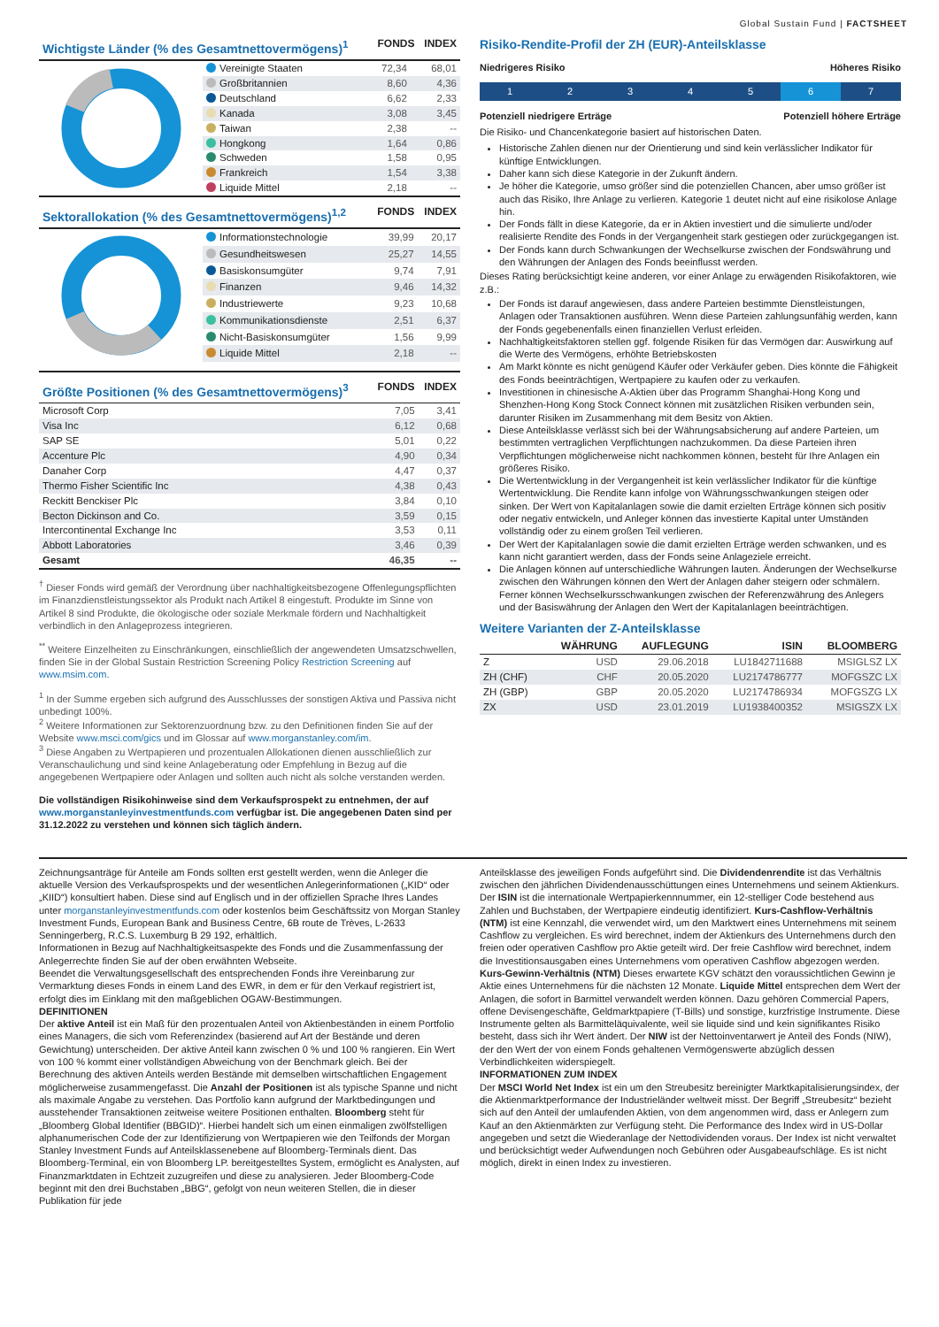Global Sustain Fund | FACTSHEET
| Wichtigste Länder (% des Gesamtnettovermögens)<sup>1</sup> | FONDS | INDEX |
| --- | --- | --- |
| Vereinigte Staaten | 72,34 | 68,01 |
| Großbritannien | 8,60 | 4,36 |
| Deutschland | 6,62 | 2,33 |
| Kanada | 3,08 | 3,45 |
| Taiwan | 2,38 | -- |
| Hongkong | 1,64 | 0,86 |
| Schweden | 1,58 | 0,95 |
| Frankreich | 1,54 | 3,38 |
| Liquide Mittel | 2,18 | -- |
| Sektorallokation (% des Gesamtnettovermögens)<sup>1,2</sup> | FONDS | INDEX |
| --- | --- | --- |
| Informationstechnologie | 39,99 | 20,17 |
| Gesundheitswesen | 25,27 | 14,55 |
| Basiskonsumgüter | 9,74 | 7,91 |
| Finanzen | 9,46 | 14,32 |
| Industriewerte | 9,23 | 10,68 |
| Kommunikationsdienste | 2,51 | 6,37 |
| Nicht-Basiskonsumgüter | 1,56 | 9,99 |
| Liquide Mittel | 2,18 | -- |
| Größte Positionen (% des Gesamtnettovermögens)<sup>3</sup> | FONDS | INDEX |
| --- | --- | --- |
| Microsoft Corp | 7,05 | 3,41 |
| Visa Inc | 6,12 | 0,68 |
| SAP SE | 5,01 | 0,22 |
| Accenture Plc | 4,90 | 0,34 |
| Danaher Corp | 4,47 | 0,37 |
| Thermo Fisher Scientific Inc | 4,38 | 0,43 |
| Reckitt Benckiser Plc | 3,84 | 0,10 |
| Becton Dickinson and Co. | 3,59 | 0,15 |
| Intercontinental Exchange Inc | 3,53 | 0,11 |
| Abbott Laboratories | 3,46 | 0,39 |
| Gesamt | 46,35 | -- |
<sup>†</sup> Dieser Fonds wird gemäß der Verordnung über nachhaltigkeitsbezogene Offenlegungspflichten im Finanzdienstleistungssektor als Produkt nach Artikel 8 eingestuft. Produkte im Sinne von Artikel 8 sind Produkte, die ökologische oder soziale Merkmale fördern und Nachhaltigkeit verbindlich in den Anlageprozess integrieren.
<sup>**</sup> Weitere Einzelheiten zu Einschränkungen, einschließlich der angewendeten Umsatzschwellen, finden Sie in der Global Sustain Restriction Screening Policy Restriction Screening auf www.msim.com.
<sup>1</sup> In der Summe ergeben sich aufgrund des Ausschlusses der sonstigen Aktiva und Passiva nicht unbedingt 100%.
<sup>2</sup> Weitere Informationen zur Sektorenzuordnung bzw. zu den Definitionen finden Sie auf der Website www.msci.com/gics und im Glossar auf www.morganstanley.com/im.
<sup>3</sup> Diese Angaben zu Wertpapieren und prozentualen Allokationen dienen ausschließlich zur Veranschaulichung und sind keine Anlageberatung oder Empfehlung in Bezug auf die angegebenen Wertpapiere oder Anlagen und sollten auch nicht als solche verstanden werden.
Die vollständigen Risikohinweise sind dem Verkaufsprospekt zu entnehmen, der auf www.morganstanleyinvestmentfunds.com verfügbar ist. Die angegebenen Daten sind per 31.12.2022 zu verstehen und können sich täglich ändern.
Risiko-Rendite-Profil der ZH (EUR)-Anteilsklasse
Niedrigeres Risiko Höheres Risiko
1 2 3 4 5 6 7
Potenziell niedrigere Erträge Potenziell höhere Erträge
Die Risiko- und Chancenkategorie basiert auf historischen Daten.
Historische Zahlen dienen nur der Orientierung und sind kein verlässlicher Indikator für künftige Entwicklungen.
Daher kann sich diese Kategorie in der Zukunft ändern.
Je höher die Kategorie, umso größer sind die potenziellen Chancen, aber umso größer ist auch das Risiko, Ihre Anlage zu verlieren. Kategorie 1 deutet nicht auf eine risikolose Anlage hin.
Der Fonds fällt in diese Kategorie, da er in Aktien investiert und die simulierte und/oder realisierte Rendite des Fonds in der Vergangenheit stark gestiegen oder zurückgegangen ist.
Der Fonds kann durch Schwankungen der Wechselkurse zwischen der Fondswährung und den Währungen der Anlagen des Fonds beeinflusst werden.
Dieses Rating berücksichtigt keine anderen, vor einer Anlage zu erwägenden Risikofaktoren, wie z.B.:
Der Fonds ist darauf angewiesen, dass andere Parteien bestimmte Dienstleistungen, Anlagen oder Transaktionen ausführen. Wenn diese Parteien zahlungsunfähig werden, kann der Fonds gegebenenfalls einen finanziellen Verlust erleiden.
Nachhaltigkeitsfaktoren stellen ggf. folgende Risiken für das Vermögen dar: Auswirkung auf die Werte des Vermögens, erhöhte Betriebskosten
Am Markt könnte es nicht genügend Käufer oder Verkäufer geben. Dies könnte die Fähigkeit des Fonds beeinträchtigen, Wertpapiere zu kaufen oder zu verkaufen.
Investitionen in chinesische A-Aktien über das Programm Shanghai-Hong Kong und Shenzhen-Hong Kong Stock Connect können mit zusätzlichen Risiken verbunden sein, darunter Risiken im Zusammenhang mit dem Besitz von Aktien.
Diese Anteilsklasse verlässt sich bei der Währungsabsicherung auf andere Parteien, um bestimmten vertraglichen Verpflichtungen nachzukommen. Da diese Parteien ihren Verpflichtungen möglicherweise nicht nachkommen können, besteht für Ihre Anlagen ein größeres Risiko.
Die Wertentwicklung in der Vergangenheit ist kein verlässlicher Indikator für die künftige Wertentwicklung. Die Rendite kann infolge von Währungsschwankungen steigen oder sinken. Der Wert von Kapitalanlagen sowie die damit erzielten Erträge können sich positiv oder negativ entwickeln, und Anleger können das investierte Kapital unter Umständen vollständig oder zu einem großen Teil verlieren.
Der Wert der Kapitalanlagen sowie die damit erzielten Erträge werden schwanken, und es kann nicht garantiert werden, dass der Fonds seine Anlageziele erreicht.
Die Anlagen können auf unterschiedliche Währungen lauten. Änderungen der Wechselkurse zwischen den Währungen können den Wert der Anlagen daher steigern oder schmälern. Ferner können Wechselkursschwankungen zwischen der Referenzwährung des Anlegers und der Basiswährung der Anlagen den Wert der Kapitalanlagen beeinträchtigen.
Weitere Varianten der Z-Anteilsklasse
| | WÄHRUNG | AUFLEGUNG | ISIN | BLOOMBERG |
| --- | --- | --- | --- | --- |
| Z | USD | 29.06.2018 | LU1842711688 | MSIGLSZ LX |
| ZH (CHF) | CHF | 20.05.2020 | LU2174786777 | MOFGSZC LX |
| ZH (GBP) | GBP | 20.05.2020 | LU2174786934 | MOFGSZG LX |
| ZX | USD | 23.01.2019 | LU1938400352 | MSIGSZX LX |
Zeichnungsanträge für Anteile am Fonds sollten erst gestellt werden, wenn die Anleger die aktuelle Version des Verkaufsprospekts und der wesentlichen Anlegerinformationen („KID“ oder „KIID“) konsultiert haben. Diese sind auf Englisch und in der offiziellen Sprache Ihres Landes unter morganstanleyinvestmentfunds.com oder kostenlos beim Geschäftssitz von Morgan Stanley Investment Funds, European Bank and Business Centre, 6B route de Trèves, L-2633 Senningerberg, R.C.S. Luxemburg B 29 192, erhältlich.
Informationen in Bezug auf Nachhaltigkeitsaspekte des Fonds und die Zusammenfassung der Anlegerrechte finden Sie auf der oben erwähnten Webseite.
Beendet die Verwaltungsgesellschaft des entsprechenden Fonds ihre Vereinbarung zur Vermarktung dieses Fonds in einem Land des EWR, in dem er für den Verkauf registriert ist, erfolgt dies im Einklang mit den maßgeblichen OGAW-Bestimmungen.
DEFINITIONEN
Der aktive Anteil ist ein Maß für den prozentualen Anteil von Aktienbeständen in einem Portfolio eines Managers, die sich vom Referenzindex (basierend auf Art der Bestände und deren Gewichtung) unterscheiden. Der aktive Anteil kann zwischen 0 % und 100 % rangieren. Ein Wert von 100 % kommt einer vollständigen Abweichung von der Benchmark gleich. Bei der Berechnung des aktiven Anteils werden Bestände mit demselben wirtschaftlichen Engagement möglicherweise zusammengefasst. Die Anzahl der Positionen ist als typische Spanne und nicht als maximale Angabe zu verstehen. Das Portfolio kann aufgrund der Marktbedingungen und ausstehender Transaktionen zeitweise weitere Positionen enthalten. Bloomberg steht für „Bloomberg Global Identifier (BBGID)“. Hierbei handelt sich um einen einmaligen zwölfstelligen alphanumerischen Code der zur Identifizierung von Wertpapieren wie den Teilfonds der Morgan Stanley Investment Funds auf Anteilsklassenebene auf Bloomberg-Terminals dient. Das Bloomberg-Terminal, ein von Bloomberg LP. bereitgestelltes System, ermöglicht es Analysten, auf Finanzmarktdaten in Echtzeit zuzugreifen und diese zu analysieren. Jeder Bloomberg-Code beginnt mit den drei Buchstaben „BBG“, gefolgt von neun weiteren Stellen, die in dieser Publikation für jede
Anteilsklasse des jeweiligen Fonds aufgeführt sind. Die Dividendenrendite ist das Verhältnis zwischen den jährlichen Dividendenausschüttungen eines Unternehmens und seinem Aktienkurs. Der ISIN ist die internationale Wertpapierkennnummer, ein 12-stelliger Code bestehend aus Zahlen und Buchstaben, der Wertpapiere eindeutig identifiziert. Kurs-Cashflow-Verhältnis (NTM) ist eine Kennzahl, die verwendet wird, um den Marktwert eines Unternehmens mit seinem Cashflow zu vergleichen. Es wird berechnet, indem der Aktienkurs des Unternehmens durch den freien oder operativen Cashflow pro Aktie geteilt wird. Der freie Cashflow wird berechnet, indem die Investitionsausgaben eines Unternehmens vom operativen Cashflow abgezogen werden. Kurs-Gewinn-Verhältnis (NTM) Dieses erwartete KGV schätzt den voraussichtlichen Gewinn je Aktie eines Unternehmens für die nächsten 12 Monate. Liquide Mittel entsprechen dem Wert der Anlagen, die sofort in Barmittel verwandelt werden können. Dazu gehören Commercial Papers, offene Devisengeschäfte, Geldmarktpapiere (T-Bills) und sonstige, kurzfristige Instrumente. Diese Instrumente gelten als Barmitteläquivalente, weil sie liquide sind und kein signifikantes Risiko besteht, dass sich ihr Wert ändert. Der NIW ist der Nettoinventarwert je Anteil des Fonds (NIW), der den Wert der von einem Fonds gehaltenen Vermögenswerte abzüglich dessen Verbindlichkeiten widerspiegelt.
INFORMATIONEN ZUM INDEX
Der MSCI World Net Index ist ein um den Streubesitz bereinigter Marktkapitalisierungsindex, der die Aktienmarktperformance der Industrieländer weltweit misst. Der Begriff „Streubesitz“ bezieht sich auf den Anteil der umlaufenden Aktien, von dem angenommen wird, dass er Anlegern zum Kauf an den Aktienmärkten zur Verfügung steht. Die Performance des Index wird in US-Dollar angegeben und setzt die Wiederanlage der Nettodividenden voraus. Der Index ist nicht verwaltet und berücksichtigt weder Aufwendungen noch Gebühren oder Ausgabeaufschläge. Es ist nicht möglich, direkt in einen Index zu investieren.